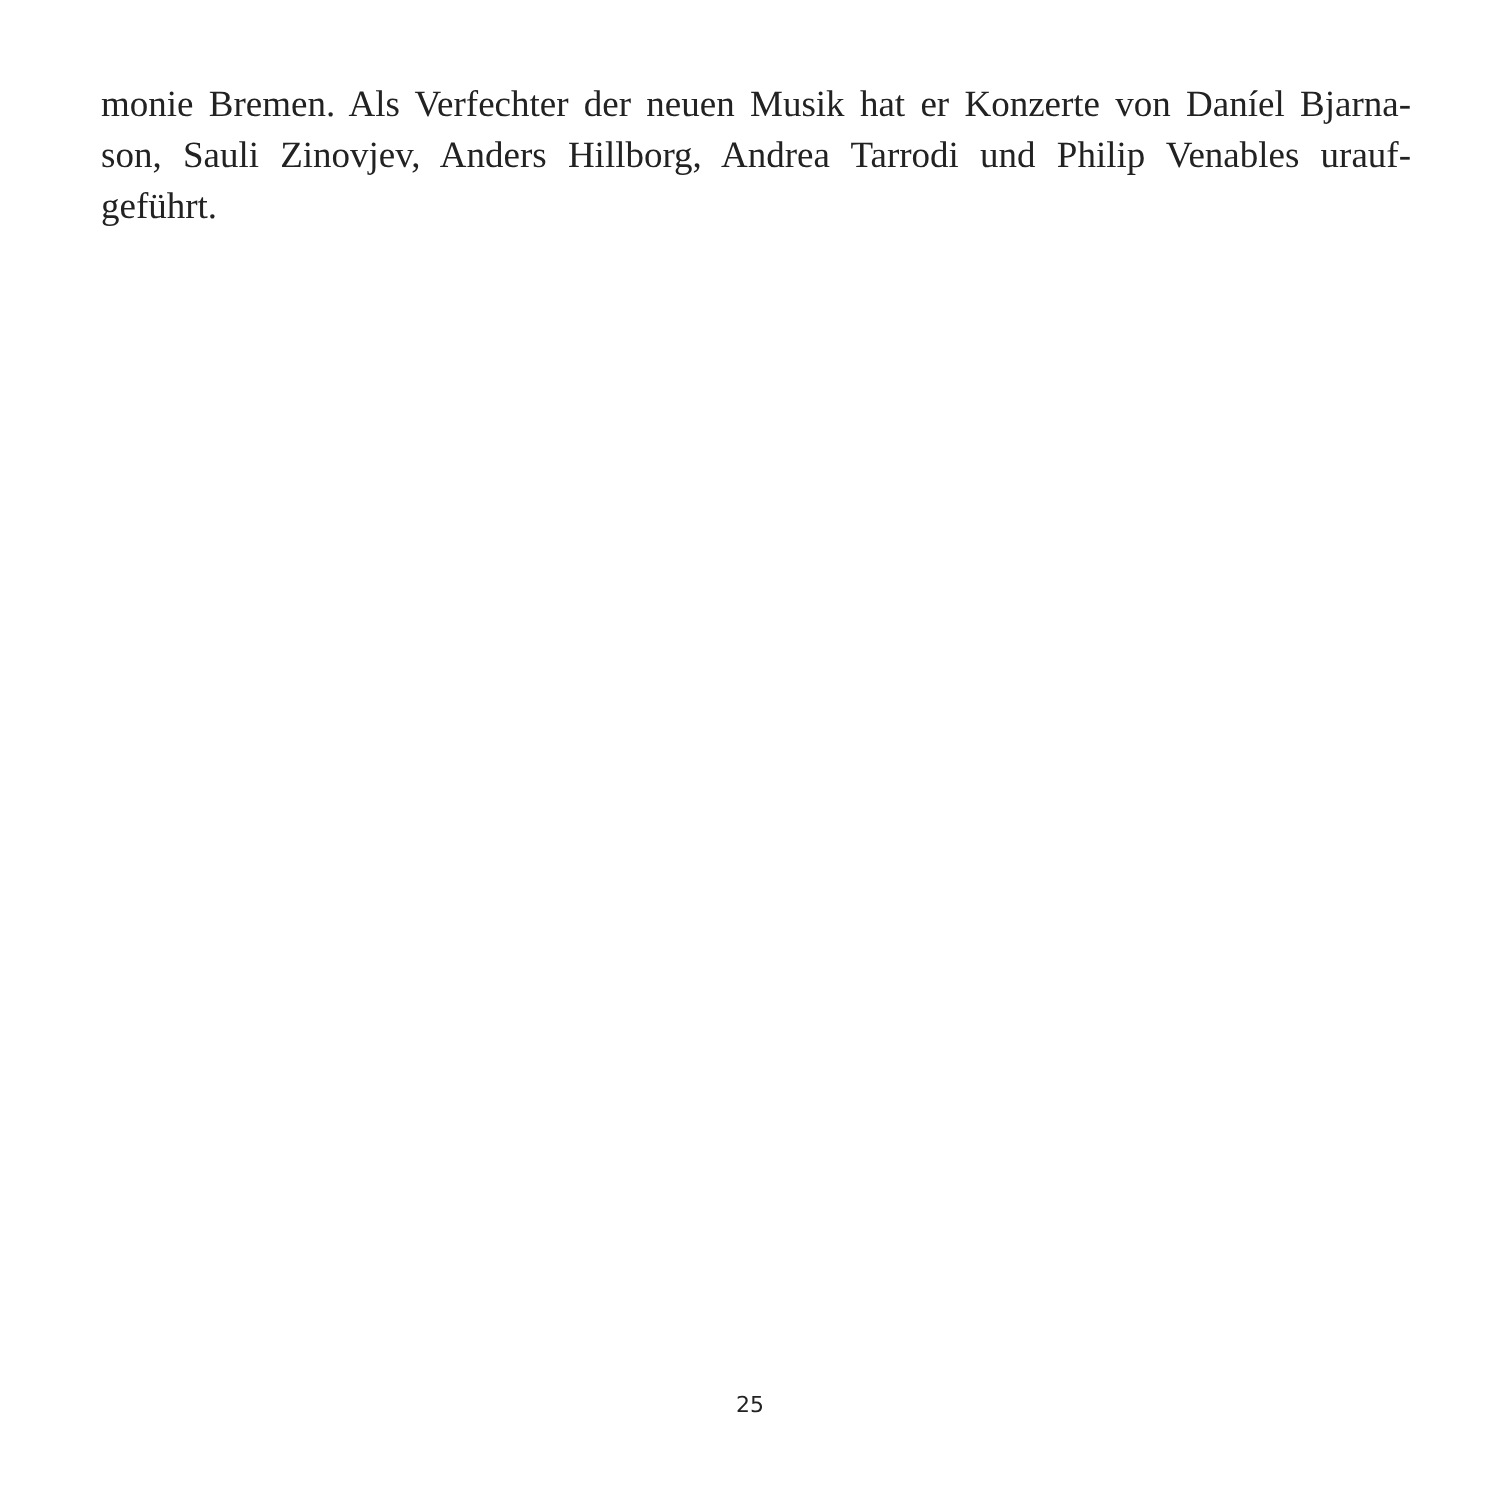monie Bremen. Als Verfechter der neuen Musik hat er Konzerte von Daníel Bjarna-
son, Sauli Zinovjev, Anders Hillborg, Andrea Tarrodi und Philip Venables urauf-
geführt.
25